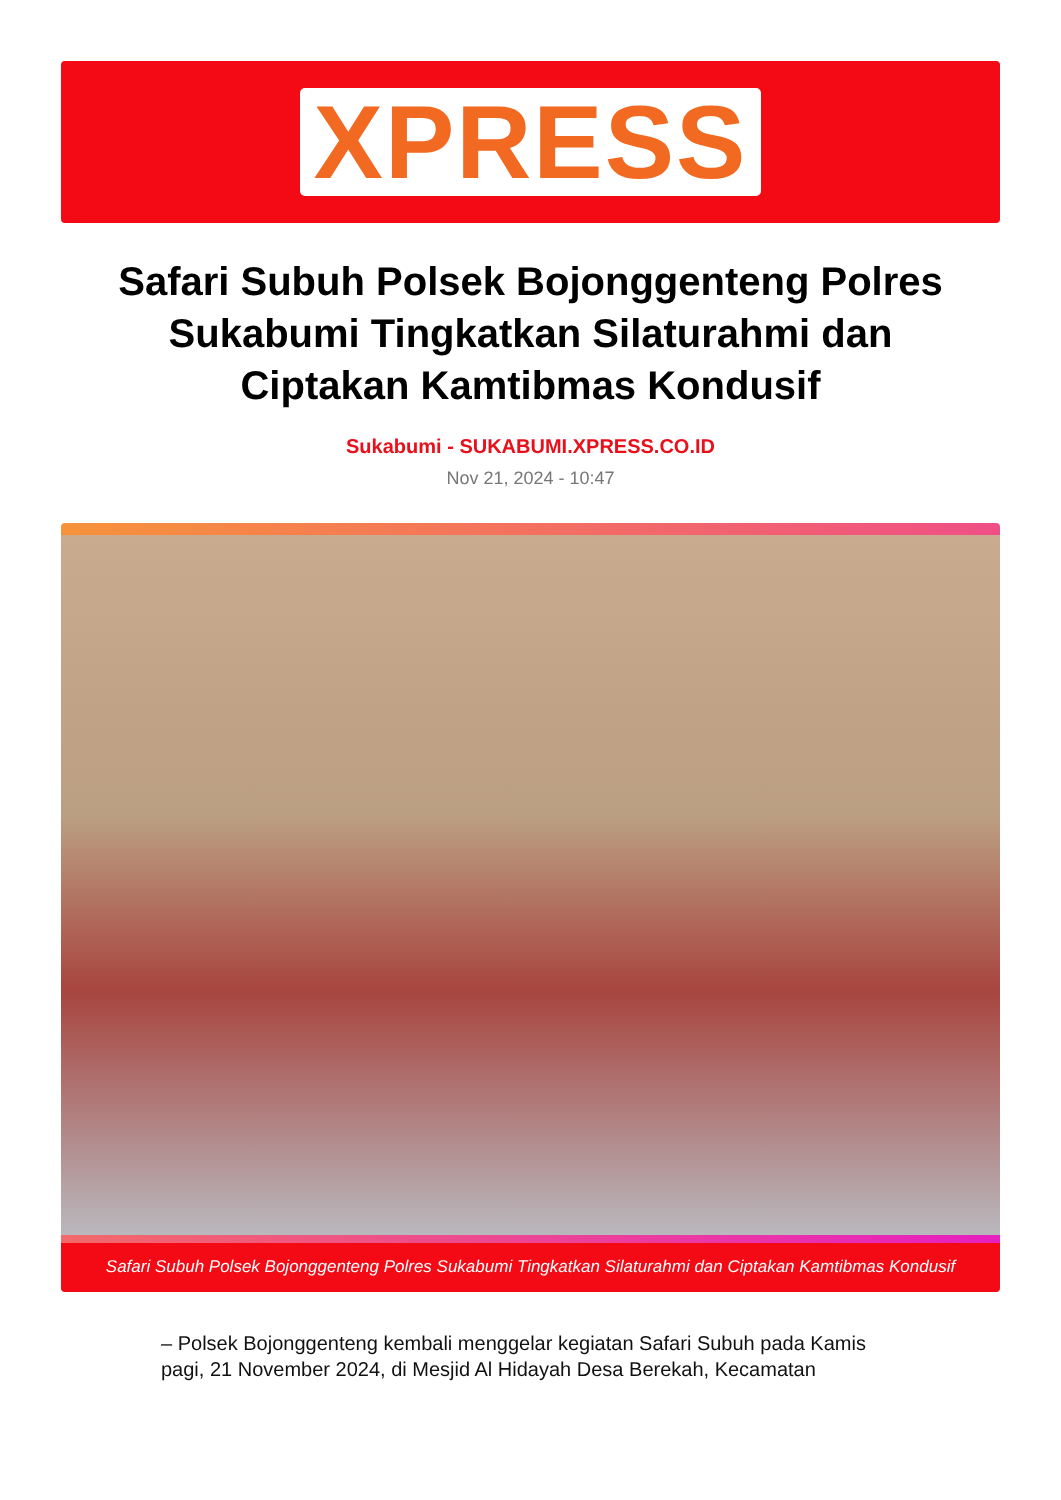XPRESS
Safari Subuh Polsek Bojonggenteng Polres Sukabumi Tingkatkan Silaturahmi dan Ciptakan Kamtibmas Kondusif
Sukabumi - SUKABUMI.XPRESS.CO.ID
Nov 21, 2024 - 10:47
Safari Subuh Polsek Bojonggenteng Polres Sukabumi Tingkatkan Silaturahmi dan Ciptakan Kamtibmas Kondusif
– Polsek Bojonggenteng kembali menggelar kegiatan Safari Subuh pada Kamis pagi, 21 November 2024, di Mesjid Al Hidayah Desa Berekah, Kecamatan